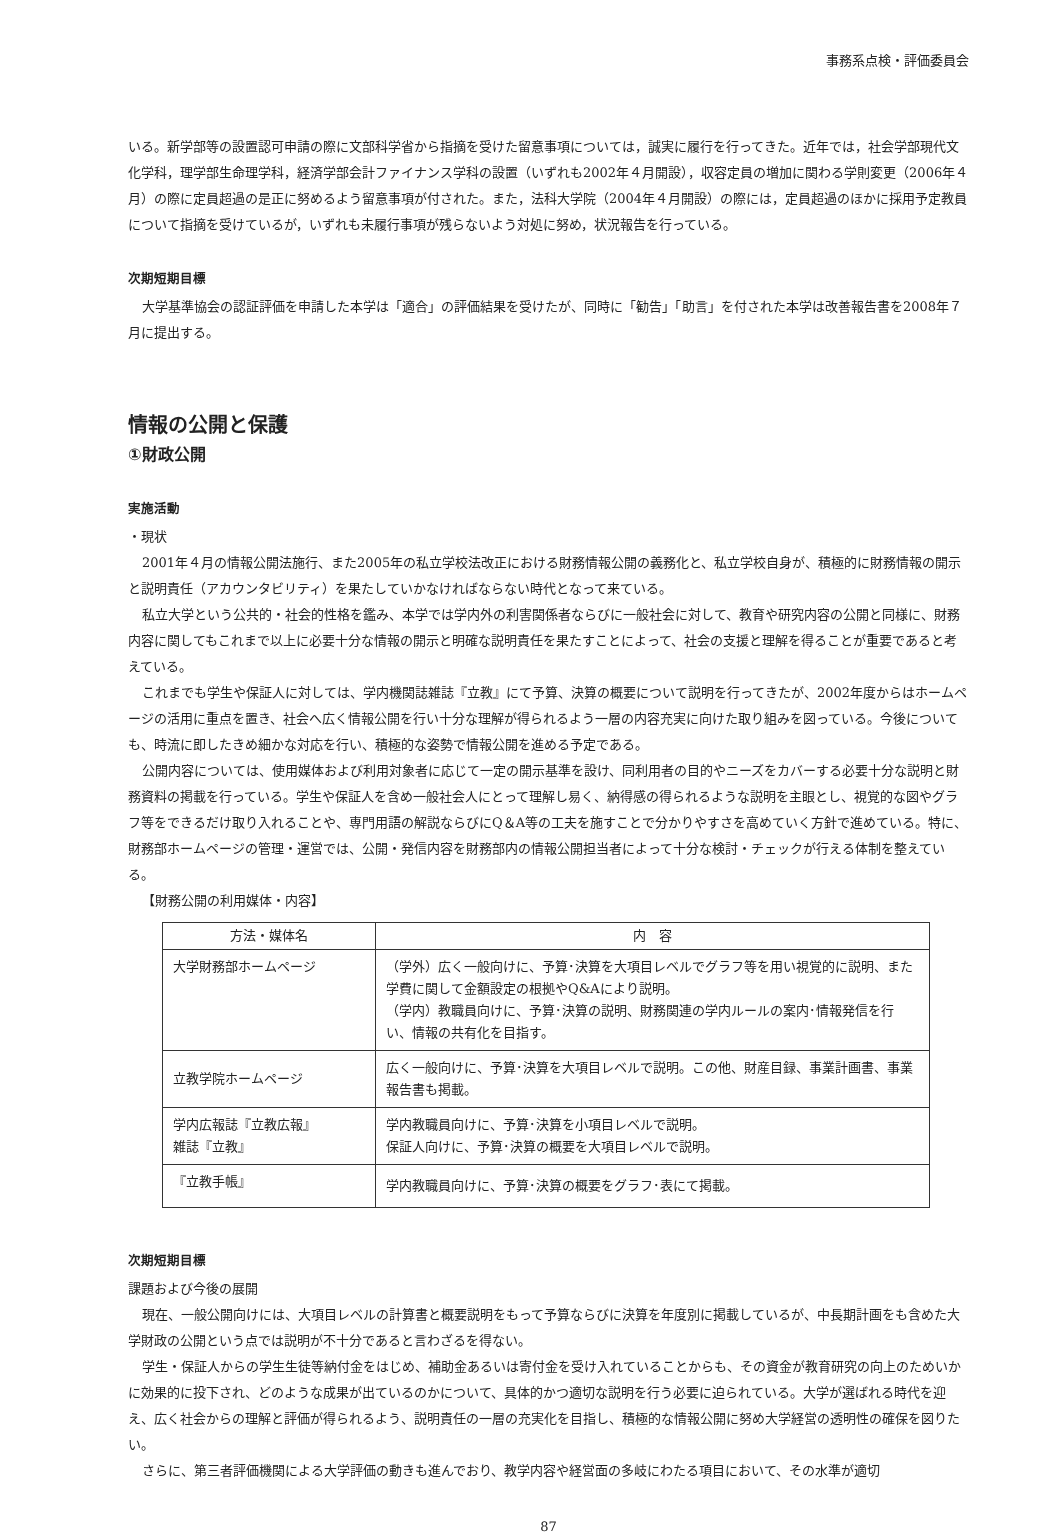事務系点検・評価委員会
いる。新学部等の設置認可申請の際に文部科学省から指摘を受けた留意事項については，誠実に履行を行ってきた。近年では，社会学部現代文化学科，理学部生命理学科，経済学部会計ファイナンス学科の設置（いずれも2002年４月開設），収容定員の増加に関わる学則変更（2006年４月）の際に定員超過の是正に努めるよう留意事項が付された。また，法科大学院（2004年４月開設）の際には，定員超過のほかに採用予定教員について指摘を受けているが，いずれも未履行事項が残らないよう対処に努め，状況報告を行っている。
次期短期目標
大学基準協会の認証評価を申請した本学は「適合」の評価結果を受けたが、同時に「勧告」「助言」を付された本学は改善報告書を2008年７月に提出する。
情報の公開と保護
①財政公開
実施活動
・現状
2001年４月の情報公開法施行、また2005年の私立学校法改正における財務情報公開の義務化と、私立学校自身が、積極的に財務情報の開示と説明責任（アカウンタビリティ）を果たしていかなければならない時代となって来ている。
私立大学という公共的・社会的性格を鑑み、本学では学内外の利害関係者ならびに一般社会に対して、教育や研究内容の公開と同様に、財務内容に関してもこれまで以上に必要十分な情報の開示と明確な説明責任を果たすことによって、社会の支援と理解を得ることが重要であると考えている。
これまでも学生や保証人に対しては、学内機関誌雑誌『立教』にて予算、決算の概要について説明を行ってきたが、2002年度からはホームページの活用に重点を置き、社会へ広く情報公開を行い十分な理解が得られるよう一層の内容充実に向けた取り組みを図っている。今後についても、時流に即したきめ細かな対応を行い、積極的な姿勢で情報公開を進める予定である。
公開内容については、使用媒体および利用対象者に応じて一定の開示基準を設け、同利用者の目的やニーズをカバーする必要十分な説明と財務資料の掲載を行っている。学生や保証人を含め一般社会人にとって理解し易く、納得感の得られるような説明を主眼とし、視覚的な図やグラフ等をできるだけ取り入れることや、専門用語の解説ならびにQ＆A等の工夫を施すことで分かりやすさを高めていく方針で進めている。特に、財務部ホームページの管理・運営では、公開・発信内容を財務部内の情報公開担当者によって十分な検討・チェックが行える体制を整えている。
【財務公開の利用媒体・内容】
| 方法・媒体名 | 内 容 |
| --- | --- |
| 大学財務部ホームページ | （学外）広く一般向けに、予算･決算を大項目レベルでグラフ等を用い視覚的に説明、また学費に関して金額設定の根拠やQ&Aにより説明。 （学内）教職員向けに、予算･決算の説明、財務関連の学内ルールの案内･情報発信を行い、情報の共有化を目指す。 |
| 立教学院ホームページ | 広く一般向けに、予算･決算を大項目レベルで説明。この他、財産目録、事業計画書、事業報告書も掲載。 |
| 学内広報誌『立教広報』 雑誌『立教』 | 学内教職員向けに、予算･決算を小項目レベルで説明。 保証人向けに、予算･決算の概要を大項目レベルで説明。 |
| 『立教手帳』 | 学内教職員向けに、予算･決算の概要をグラフ･表にて掲載。 |
次期短期目標
課題および今後の展開
現在、一般公開向けには、大項目レベルの計算書と概要説明をもって予算ならびに決算を年度別に掲載しているが、中長期計画をも含めた大学財政の公開という点では説明が不十分であると言わざるを得ない。
学生・保証人からの学生生徒等納付金をはじめ、補助金あるいは寄付金を受け入れていることからも、その資金が教育研究の向上のためいかに効果的に投下され、どのような成果が出ているのかについて、具体的かつ適切な説明を行う必要に迫られている。大学が選ばれる時代を迎え、広く社会からの理解と評価が得られるよう、説明責任の一層の充実化を目指し、積極的な情報公開に努め大学経営の透明性の確保を図りたい。
さらに、第三者評価機関による大学評価の動きも進んでおり、教学内容や経営面の多岐にわたる項目において、その水準が適切
87